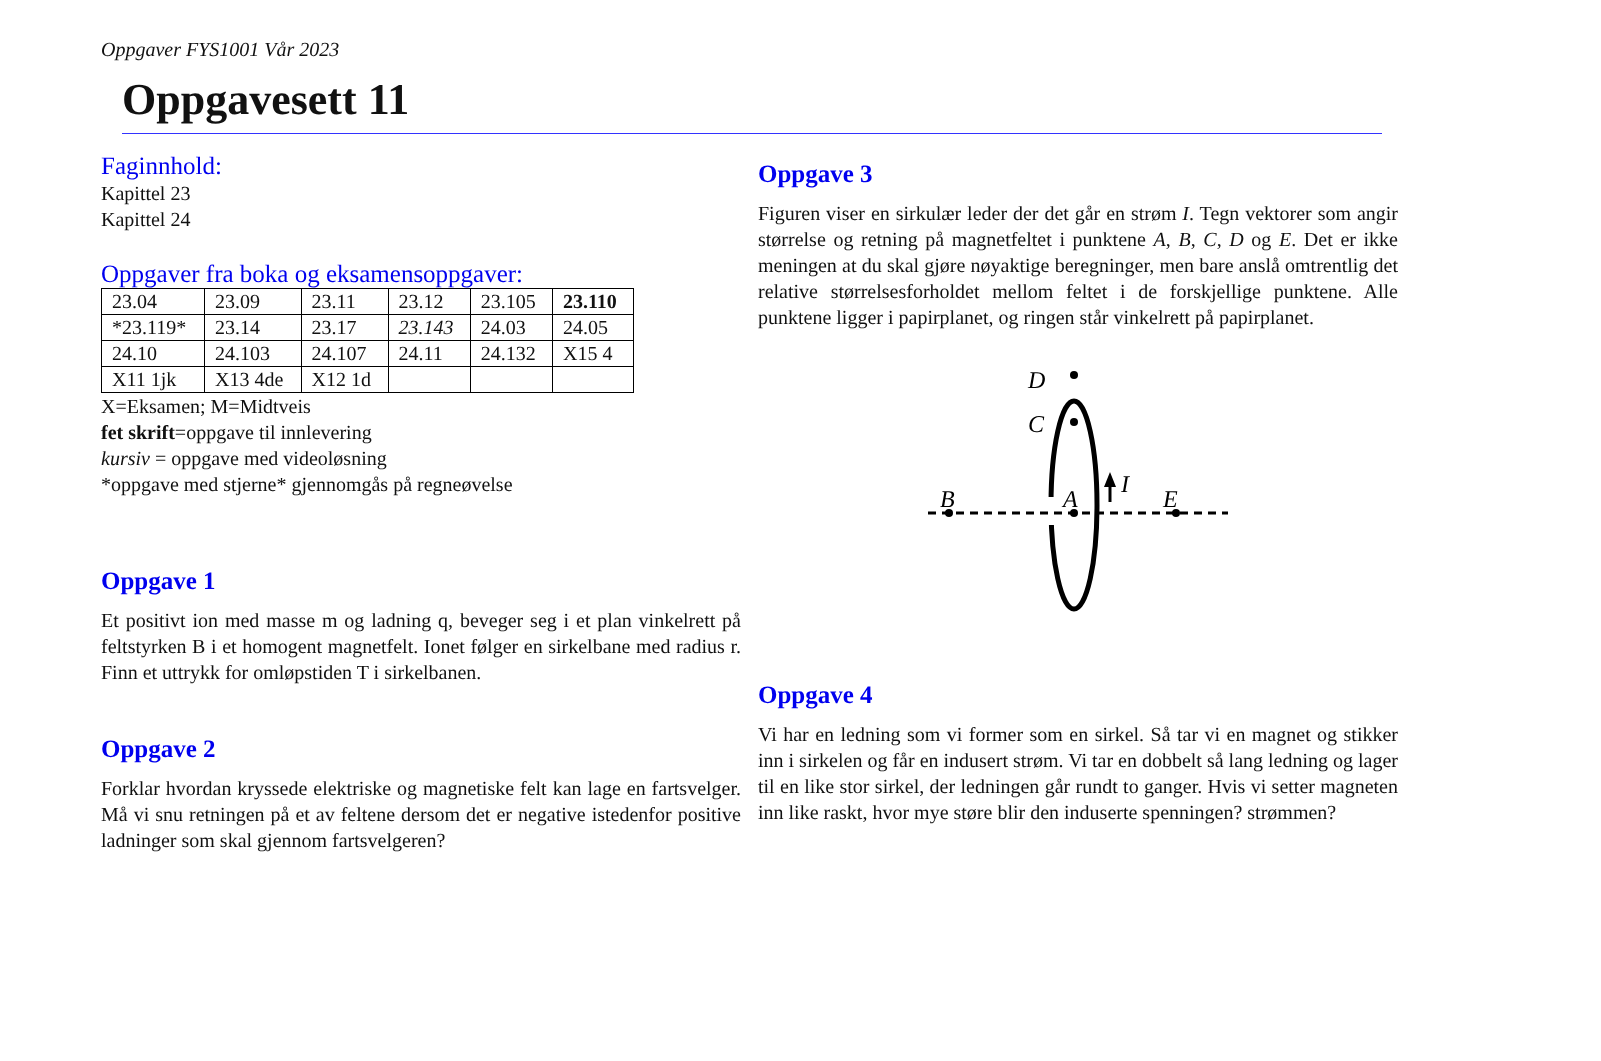Oppgaver FYS1001 Vår 2023
Oppgavesett 11
Faginnhold:
Kapittel 23
Kapittel 24
Oppgaver fra boka og eksamensoppgaver:
| 23.04 | 23.09 | 23.11 | 23.12 | 23.105 | 23.110 |
| *23.119* | 23.14 | 23.17 | 23.143 | 24.03 | 24.05 |
| 24.10 | 24.103 | 24.107 | 24.11 | 24.132 | X15 4 |
| X11 1jk | X13 4de | X12 1d | | | |
X=Eksamen; M=Midtveis
fet skrift=oppgave til innlevering
kursiv = oppgave med videoløsning
*oppgave med stjerne* gjennomgås på regneøvelse
Oppgave 1
Et positivt ion med masse m og ladning q, beveger seg i et plan vinkelrett på feltstyrken B i et homogent magnetfelt. Ionet følger en sirkelbane med radius r. Finn et uttrykk for omløpstiden T i sirkelbanen.
Oppgave 2
Forklar hvordan kryssede elektriske og magnetiske felt kan lage en fartsvelger. Må vi snu retningen på et av feltene dersom det er negative istedenfor positive ladninger som skal gjennom fartsvelgeren?
Oppgave 3
Figuren viser en sirkulær leder der det går en strøm I. Tegn vektorer som angir størrelse og retning på magnetfeltet i punktene A, B, C, D og E. Det er ikke meningen at du skal gjøre nøyaktige beregninger, men bare anslå omtrentlig det relative størrelsesforholdet mellom feltet i de forskjellige punktene. Alle punktene ligger i papirplanet, og ringen står vinkelrett på papirplanet.
D
C
B
A
E
I
Oppgave 4
Vi har en ledning som vi former som en sirkel. Så tar vi en magnet og stikker inn i sirkelen og får en indusert strøm. Vi tar en dobbelt så lang ledning og lager til en like stor sirkel, der ledningen går rundt to ganger. Hvis vi setter magneten inn like raskt, hvor mye støre blir den induserte spenningen? strømmen?